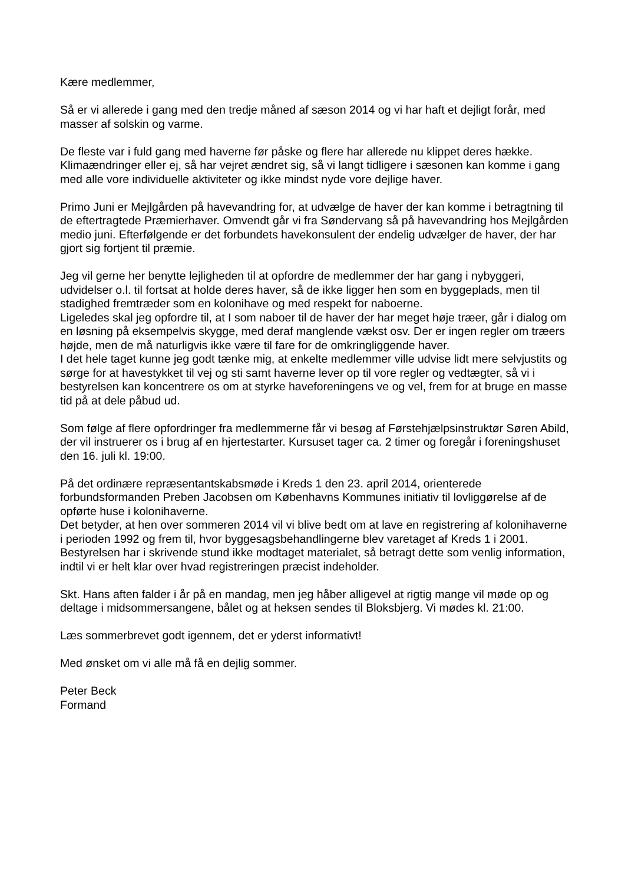Kære medlemmer,
Så er vi allerede i gang med den tredje måned af sæson 2014 og vi har haft et dejligt forår, med masser af solskin og varme.
De fleste var i fuld gang med haverne før påske og flere har allerede nu klippet deres hække. Klimaændringer eller ej, så har vejret ændret sig, så vi langt tidligere i sæsonen kan komme i gang med alle vore individuelle aktiviteter og ikke mindst nyde vore dejlige haver.
Primo Juni er Mejlgården på havevandring for, at udvælge de haver der kan komme i betragtning til de eftertragtede Præmierhaver. Omvendt går vi fra Søndervang så på havevandring hos Mejlgården medio juni. Efterfølgende er det forbundets havekonsulent der endelig udvælger de haver, der har gjort sig fortjent til præmie.
Jeg vil gerne her benytte lejligheden til at opfordre de medlemmer der har gang i nybyggeri, udvidelser o.l. til fortsat at holde deres haver, så de ikke ligger hen som en byggeplads, men til stadighed fremtræder som en kolonihave og med respekt for naboerne.
Ligeledes skal jeg opfordre til, at I som naboer til de haver der har meget høje træer, går i dialog om en løsning på eksempelvis skygge, med deraf manglende vækst osv. Der er ingen regler om træers højde, men de må naturligvis ikke være til fare for de omkringliggende haver.
I det hele taget kunne jeg godt tænke mig, at enkelte medlemmer ville udvise lidt mere selvjustits og sørge for at havestykket til vej og sti samt haverne lever op til vore regler og vedtægter, så vi i bestyrelsen kan koncentrere os om at styrke haveforeningens ve og vel, frem for at bruge en masse tid på at dele påbud ud.
Som følge af flere opfordringer fra medlemmerne får vi besøg af Førstehjælpsinstruktør Søren Abild, der vil instruerer os i brug af en hjertestarter. Kursuset tager ca. 2 timer og foregår i foreningshuset den 16. juli kl. 19:00.
På det ordinære repræsentantskabsmøde i Kreds 1 den 23. april 2014, orienterede forbundsformanden Preben Jacobsen om Københavns Kommunes initiativ til lovliggørelse af de opførte huse i kolonihaverne.
Det betyder, at hen over sommeren 2014 vil vi blive bedt om at lave en registrering af kolonihaverne i perioden 1992 og frem til, hvor byggesagsbehandlingerne blev varetaget af Kreds 1 i 2001.
Bestyrelsen har i skrivende stund ikke modtaget materialet, så betragt dette som venlig information, indtil vi er helt klar over hvad registreringen præcist indeholder.
Skt. Hans aften falder i år på en mandag, men jeg håber alligevel at rigtig mange vil møde op og deltage i midsommersangene, bålet og at heksen sendes til Bloksbjerg. Vi mødes kl. 21:00.
Læs sommerbrevet godt igennem, det er yderst informativt!
Med ønsket om vi alle må få en dejlig sommer.
Peter Beck
Formand